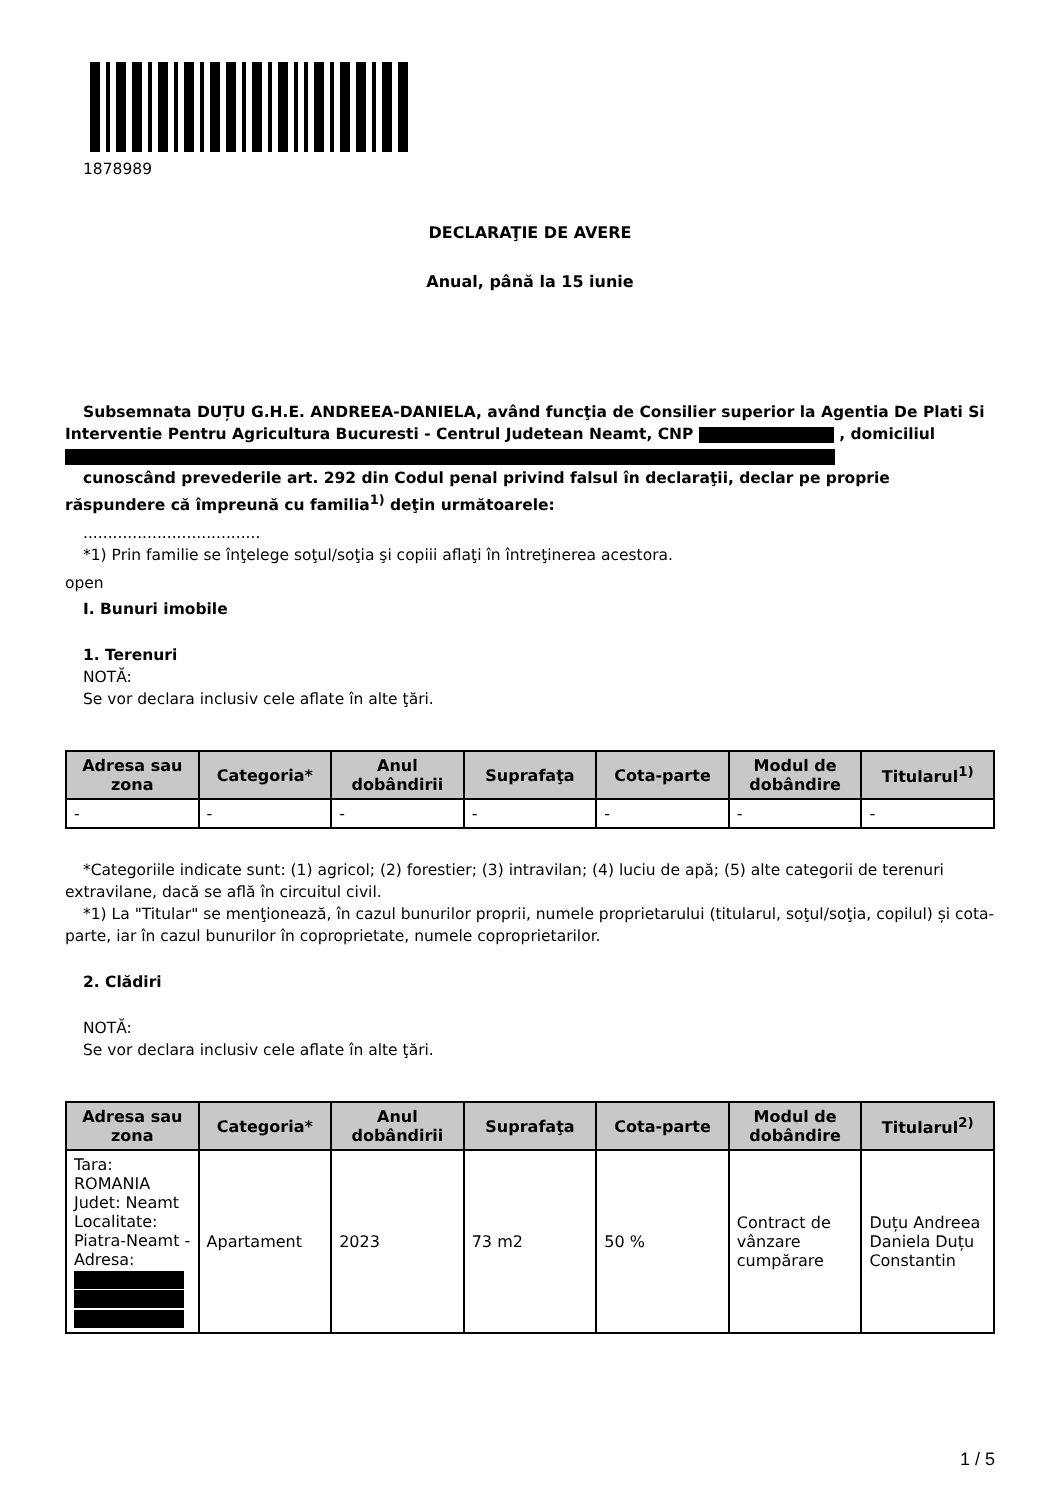1878989
DECLARAŢIE DE AVERE
Anual, până la 15 iunie
Subsemnata DUȚU G.H.E. ANDREEA-DANIELA, având funcţia de Consilier superior la Agentia De Plati Si Interventie Pentru Agricultura Bucuresti - Centrul Judetean Neamt, CNP , domiciliul
cunoscând prevederile art. 292 din Codul penal privind falsul în declaraţii, declar pe proprie răspundere că împreună cu familia<sup>1)</sup> deţin următoarele:
....................................
*1) Prin familie se înţelege soţul/soţia şi copiii aflaţi în întreţinerea acestora.
open
I. Bunuri imobile
1. Terenuri
NOTĂ:
Se vor declara inclusiv cele aflate în alte ţări.
| Adresa sau zona | Categoria* | Anul dobândirii | Suprafaţa | Cota-parte | Modul de dobândire | Titularul<sup>1)</sup> |
| --- | --- | --- | --- | --- | --- | --- |
| - | - | - | - | - | - | - |
*Categoriile indicate sunt: (1) agricol; (2) forestier; (3) intravilan; (4) luciu de apă; (5) alte categorii de terenuri extravilane, dacă se află în circuitul civil.
*1) La "Titular" se menţionează, în cazul bunurilor proprii, numele proprietarului (titularul, soţul/soţia, copilul) și cota-parte, iar în cazul bunurilor în coproprietate, numele coproprietarilor.
2. Clădiri
NOTĂ:
Se vor declara inclusiv cele aflate în alte ţări.
| Adresa sau zona | Categoria* | Anul dobândirii | Suprafaţa | Cota-parte | Modul de dobândire | Titularul<sup>2)</sup> |
| --- | --- | --- | --- | --- | --- | --- |
| Tara: ROMANIA Judet: Neamt Localitate: Piatra-Neamt - Adresa: | Apartament | 2023 | 73 m2 | 50 % | Contract de vânzare cumpărare | Duțu Andreea Daniela Duțu Constantin |
1 / 5